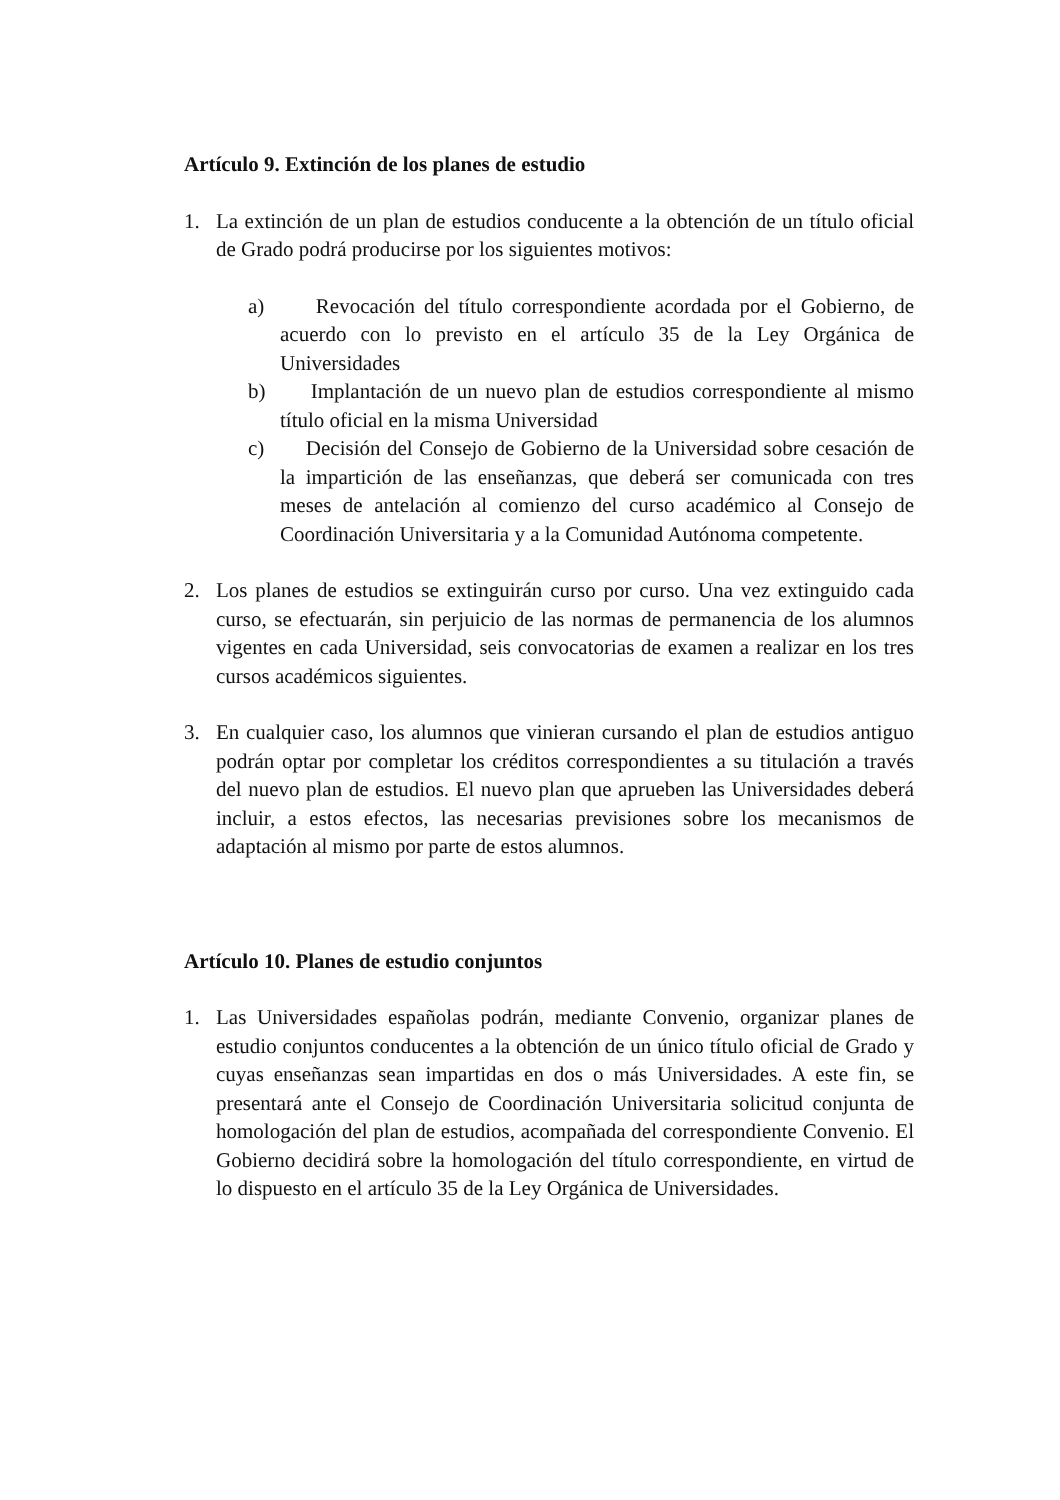Artículo 9. Extinción de los planes de estudio
1. La extinción de un plan de estudios conducente a la obtención de un título oficial de Grado podrá producirse por los siguientes motivos:
a) Revocación del título correspondiente acordada por el Gobierno, de acuerdo con lo previsto en el artículo 35 de la Ley Orgánica de Universidades
b) Implantación de un nuevo plan de estudios correspondiente al mismo título oficial en la misma Universidad
c) Decisión del Consejo de Gobierno de la Universidad sobre cesación de la impartición de las enseñanzas, que deberá ser comunicada con tres meses de antelación al comienzo del curso académico al Consejo de Coordinación Universitaria y a la Comunidad Autónoma competente.
2. Los planes de estudios se extinguirán curso por curso. Una vez extinguido cada curso, se efectuarán, sin perjuicio de las normas de permanencia de los alumnos vigentes en cada Universidad, seis convocatorias de examen a realizar en los tres cursos académicos siguientes.
3. En cualquier caso, los alumnos que vinieran cursando el plan de estudios antiguo podrán optar por completar los créditos correspondientes a su titulación a través del nuevo plan de estudios. El nuevo plan que aprueben las Universidades deberá incluir, a estos efectos, las necesarias previsiones sobre los mecanismos de adaptación al mismo por parte de estos alumnos.
Artículo 10. Planes de estudio conjuntos
1. Las Universidades españolas podrán, mediante Convenio, organizar planes de estudio conjuntos conducentes a la obtención de un único título oficial de Grado y cuyas enseñanzas sean impartidas en dos o más Universidades. A este fin, se presentará ante el Consejo de Coordinación Universitaria solicitud conjunta de homologación del plan de estudios, acompañada del correspondiente Convenio. El Gobierno decidirá sobre la homologación del título correspondiente, en virtud de lo dispuesto en el artículo 35 de la Ley Orgánica de Universidades.